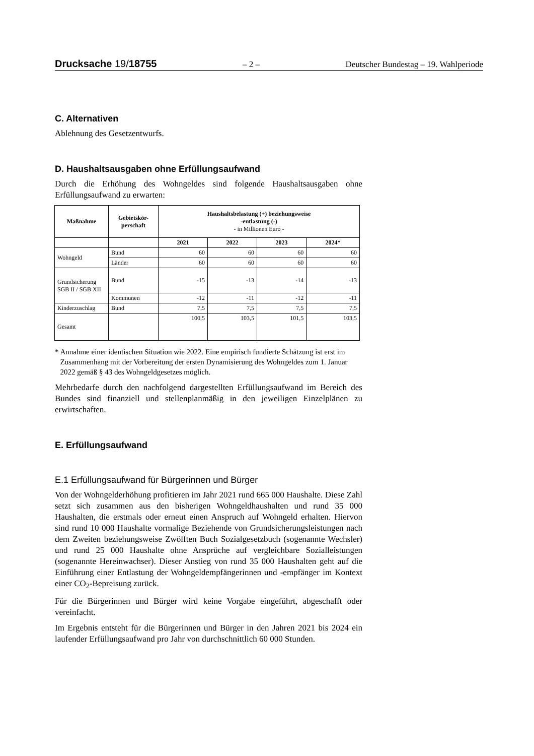Drucksache 19/18755 – 2 – Deutscher Bundestag – 19. Wahlperiode
C. Alternativen
Ablehnung des Gesetzentwurfs.
D. Haushaltsausgaben ohne Erfüllungsaufwand
Durch die Erhöhung des Wohngeldes sind folgende Haushaltsausgaben ohne Erfüllungsaufwand zu erwarten:
| Maßnahme | Gebietskör- perschaft | Haushaltsbelastung (+) beziehungsweise -entlastung (-) - in Millionen Euro - | | | |
| --- | --- | --- | --- | --- | --- |
| | | 2021 | 2022 | 2023 | 2024* |
| Wohngeld | Bund | 60 | 60 | 60 | 60 |
| | Länder | 60 | 60 | 60 | 60 |
| Grundsicherung SGB II / SGB XII | Bund | -15 | -13 | -14 | -13 |
| | Kommunen | -12 | -11 | -12 | -11 |
| Kinderzuschlag | Bund | 7,5 | 7,5 | 7,5 | 7,5 |
| Gesamt | | 100,5 | 103,5 | 101,5 | 103,5 |
* Annahme einer identischen Situation wie 2022. Eine empirisch fundierte Schätzung ist erst im Zusammenhang mit der Vorbereitung der ersten Dynamisierung des Wohngeldes zum 1. Januar 2022 gemäß § 43 des Wohngeldgesetzes möglich.
Mehrbedarfe durch den nachfolgend dargestellten Erfüllungsaufwand im Bereich des Bundes sind finanziell und stellenplanmäßig in den jeweiligen Einzelplänen zu erwirtschaften.
E. Erfüllungsaufwand
E.1 Erfüllungsaufwand für Bürgerinnen und Bürger
Von der Wohngelderhöhung profitieren im Jahr 2021 rund 665 000 Haushalte. Diese Zahl setzt sich zusammen aus den bisherigen Wohngeldhaushalten und rund 35 000 Haushalten, die erstmals oder erneut einen Anspruch auf Wohngeld erhalten. Hiervon sind rund 10 000 Haushalte vormalige Beziehende von Grundsicherungsleistungen nach dem Zweiten beziehungsweise Zwölften Buch Sozialgesetzbuch (sogenannte Wechsler) und rund 25 000 Haushalte ohne Ansprüche auf vergleichbare Sozialleistungen (sogenannte Hereinwachser). Dieser Anstieg von rund 35 000 Haushalten geht auf die Einführung einer Entlastung der Wohngeldempfängerinnen und -empfänger im Kontext einer CO<sub>2</sub>-Bepreisung zurück.
Für die Bürgerinnen und Bürger wird keine Vorgabe eingeführt, abgeschafft oder vereinfacht.
Im Ergebnis entsteht für die Bürgerinnen und Bürger in den Jahren 2021 bis 2024 ein laufender Erfüllungsaufwand pro Jahr von durchschnittlich 60 000 Stunden.